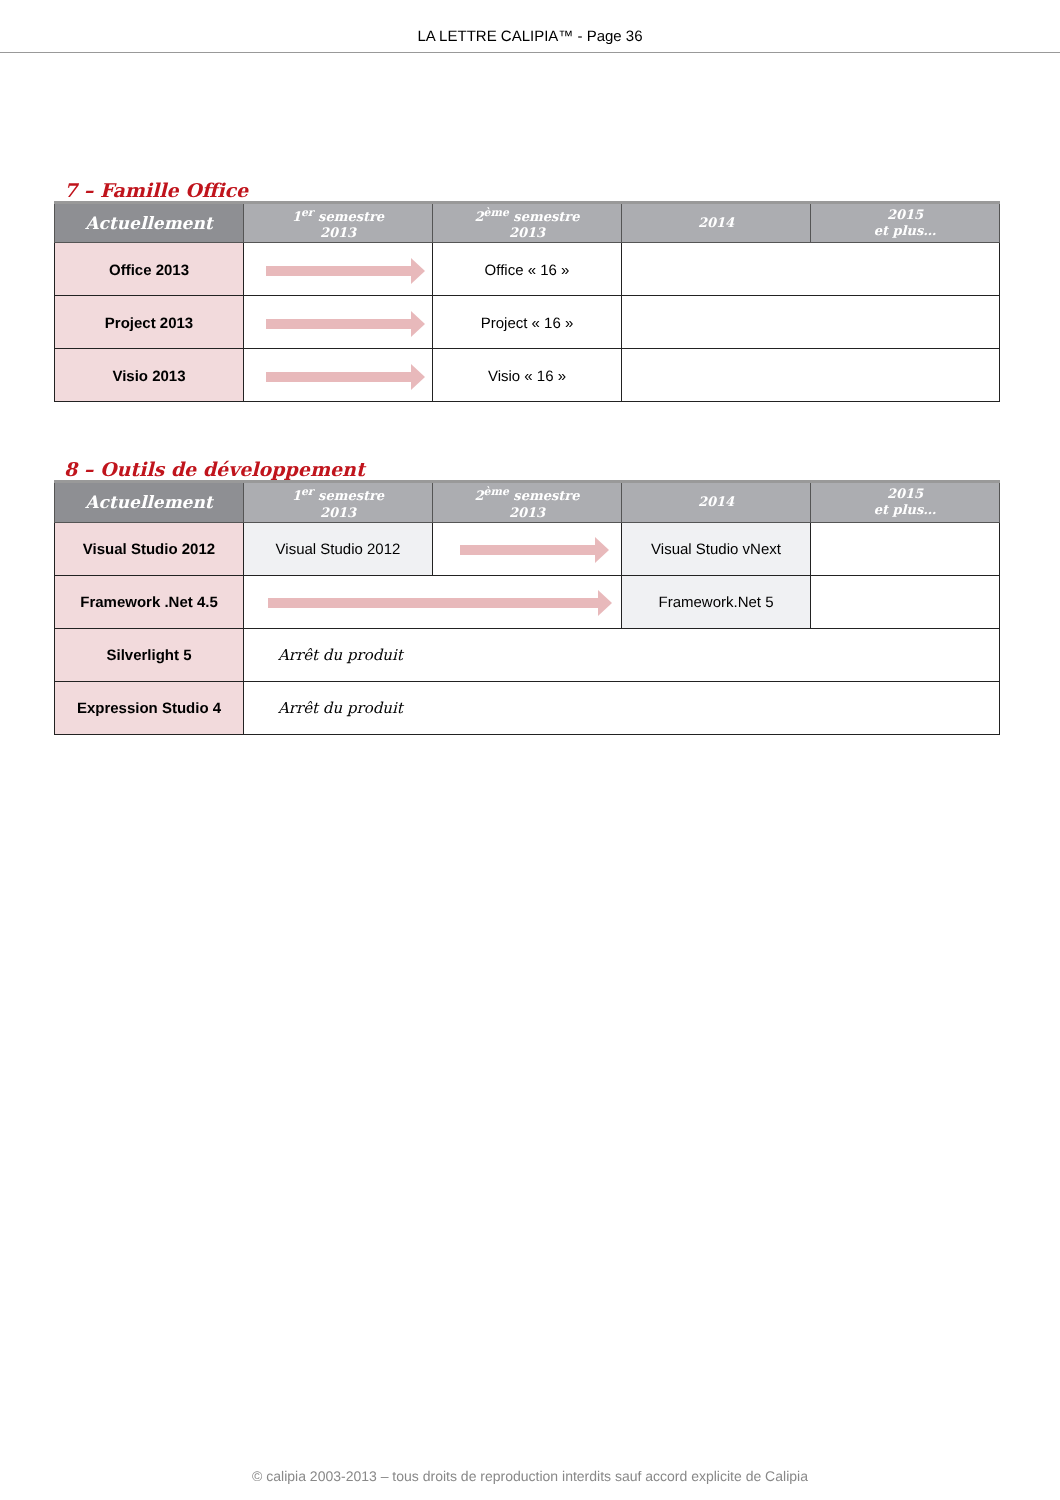LA LETTRE CALIPIA™ - Page 36
7 – Famille Office
| Actuellement | 1<sup>er</sup> semestre 2013 | 2<sup>ème</sup> semestre 2013 | 2014 | 2015 et plus… |
| --- | --- | --- | --- | --- |
| Office 2013 | | Office « 16 » | | |
| Project 2013 | | Project « 16 » | | |
| Visio 2013 | | Visio « 16 » | | |
8 – Outils de développement
| Actuellement | 1<sup>er</sup> semestre 2013 | 2<sup>ème</sup> semestre 2013 | 2014 | 2015 et plus… |
| --- | --- | --- | --- | --- |
| Visual Studio 2012 | Visual Studio 2012 | | Visual Studio vNext | |
| Framework .Net 4.5 | | | Framework.Net 5 | |
| Silverlight 5 | Arrêt du produit | | | |
| Expression Studio 4 | Arrêt du produit | | | |
© calipia 2003-2013 – tous droits de reproduction interdits sauf accord explicite de Calipia